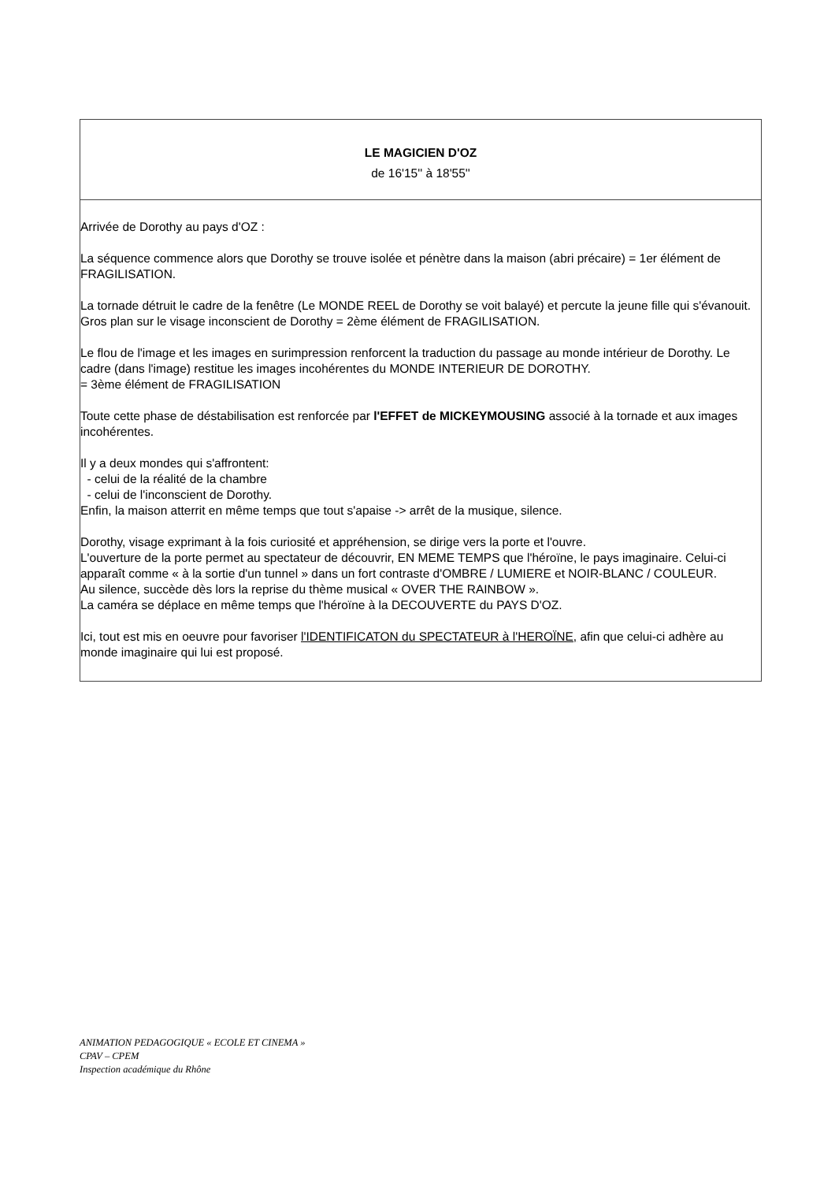| LE MAGICIEN D'OZ de 16'15'' à 18'55'' |
| Arrivée de Dorothy au pays d'OZ : La séquence commence alors que Dorothy se trouve isolée et pénètre dans la maison (abri précaire) = 1er élément de FRAGILISATION. La tornade détruit le cadre de la fenêtre (Le MONDE REEL de Dorothy se voit balayé) et percute la jeune fille qui s'évanouit. Gros plan sur le visage inconscient de Dorothy = 2ème élément de FRAGILISATION. Le flou de l'image et les images en surimpression renforcent la traduction du passage au monde intérieur de Dorothy. Le cadre (dans l'image) restitue les images incohérentes du MONDE INTERIEUR DE DOROTHY. = 3ème élément de FRAGILISATION Toute cette phase de déstabilisation est renforcée par l'EFFET de MICKEYMOUSING associé à la tornade et aux images incohérentes. Il y a deux mondes qui s'affrontent: - celui de la réalité de la chambre - celui de l'inconscient de Dorothy. Enfin, la maison atterrit en même temps que tout s'apaise -> arrêt de la musique, silence. Dorothy, visage exprimant à la fois curiosité et appréhension, se dirige vers la porte et l'ouvre. L'ouverture de la porte permet au spectateur de découvrir, EN MEME TEMPS que l'héroïne, le pays imaginaire. Celui-ci apparaît comme « à la sortie d'un tunnel » dans un fort contraste d'OMBRE / LUMIERE et NOIR-BLANC / COULEUR. Au silence, succède dès lors la reprise du thème musical « OVER THE RAINBOW ». La caméra se déplace en même temps que l'héroïne à la DECOUVERTE du PAYS D'OZ. Ici, tout est mis en oeuvre pour favoriser l'IDENTIFICATON du SPECTATEUR à l'HEROÏNE, afin que celui-ci adhère au monde imaginaire qui lui est proposé. |
ANIMATION PEDAGOGIQUE « ECOLE ET CINEMA »
CPAV – CPEM
Inspection académique du Rhône